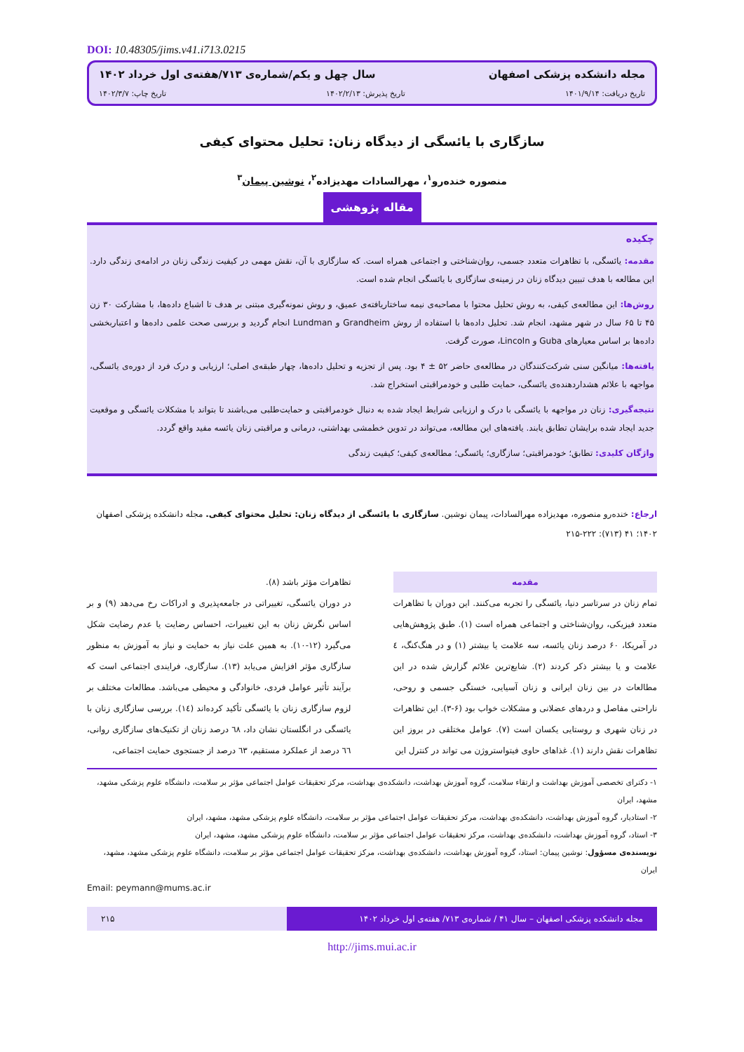DOI: 10.48305/jims.v41.i713.0215
مجله دانشکده پزشکی اصفهان سال چهل و یکم/شماره‌ی ۷۱۳/هفته‌ی اول خرداد ۱۴۰۲
تاریخ دریافت: ۱۴۰۱/۹/۱۴ تاریخ پذیرش: ۱۴۰۲/۲/۱۳ تاریخ چاپ: ۱۴۰۲/۳/۷
سازگاری با یائسگی از دیدگاه زنان: تحلیل محتوای کیفی
منصوره خندەرو<sup>۱</sup>، مهرالسادات مهدیزاده<sup>۲</sup>، نوشین پیمان<sup>۳</sup>
مقاله پژوهشی
چکیده
مقدمه: یائسگی، با تظاهرات متعدد جسمی، روان‌شناختی و اجتماعی همراه است. که سازگاری با آن، نقش مهمی در کیفیت زندگی زنان در ادامه‌ی زندگی دارد. این مطالعه با هدف تبیین دیدگاه زنان در زمینه‌ی سازگاری با یائسگی انجام شده است.
روش‌ها: این مطالعه‌ی کیفی، به روش تحلیل محتوا با مصاحبه‌ی نیمه ساختاریافته‌ی عمیق، و روش نمونه‌گیری مبتنی بر هدف تا اشباع داده‌ها، با مشارکت ۳۰ زن ۴۵ تا ۶۵ سال در شهر مشهد، انجام شد. تحلیل داده‌ها با استفاده از روش Grandheim و Lundman انجام گردید و بررسی صحت علمی داده‌ها و اعتباربخشی داده‌ها بر اساس معیارهای Guba و Lincoln، صورت گرفت.
یافته‌ها: میانگین سنی شرکت‌کنندگان در مطالعه‌ی حاضر ۵۲ ± ۴ بود. پس از تجزیه و تحلیل داده‌ها، چهار طبقه‌ی اصلی؛ ارزیابی و درک فرد از دوره‌ی یائسگی، مواجهه با علائم هشداردهنده‌ی یائسگی، حمایت طلبی و خودمراقبتی استخراج شد.
نتیجه‌گیری: زنان در مواجهه با یائسگی با درک و ارزیابی شرایط ایجاد شده به دنبال خودمراقبتی و حمایت‌طلبی می‌باشند تا بتواند با مشکلات یائسگی و موقعیت جدید ایجاد شده برایشان تطابق یابند. یافته‌های این مطالعه، می‌تواند در تدوین خطمشی بهداشتی، درمانی و مراقبتی زنان یائسه مفید واقع گردد.
واژگان کلیدی: تطابق؛ خودمراقبتی؛ سازگاری؛ یائسگی؛ مطالعه‌ی کیفی؛ کیفیت زندگی
ارجاع: خندەرو منصوره، مهدیزاده مهرالسادات، پیمان نوشین. سازگاری با یائسگی از دیدگاه زنان: تحلیل محتوای کیفی. مجله دانشکده پزشکی اصفهان ۱۴۰۲؛ ۴۱ (۷۱۳): ۲۲۲-۲۱۵
مقدمه
تمام زنان در سرتاسر دنیا، یائسگی را تجربه می‌کنند. این دوران با تظاهرات متعدد فیزیکی، روان‌شناختی و اجتماعی همراه است (۱). طبق پژوهش‌هایی در آمریکا، ۶۰ درصد زنان یائسه، سه علامت یا بیشتر (۱) و در هنگ‌کنگ، ٤ علامت و یا بیشتر ذکر کردند (۲). شایع‌ترین علائم گزارش شده در این مطالعات در بین زنان ایرانی و زنان آسیایی، خستگی جسمی و روحی، ناراحتی مفاصل و دردهای عضلانی و مشکلات خواب بود (۶-۳). این تظاهرات در زنان شهری و روستایی یکسان است (۷). عوامل مختلفی در بروز این تظاهرات نقش دارند (۱). غذاهای حاوی فیتواستروژن می تواند در کنترل این
تظاهرات مؤثر باشد (۸).
در دوران یائسگی، تغییراتی در جامعه‌پذیری و ادراکات رخ می‌دهد (۹) و بر اساس نگرش زنان به این تغییرات، احساس رضایت یا عدم رضایت شکل می‌گیرد (۱۲-۱۰). به همین علت نیاز به حمایت و نیاز به آموزش به منظور سازگاری مؤثر افزایش می‌یابد (۱۳). سازگاری، فرایندی اجتماعی است که برآیند تأثیر عوامل فردی، خانوادگی و محیطی می‌باشد. مطالعات مختلف بر لزوم سازگاری زنان با یائسگی تأکید کرده‌اند (١٤). بررسی سازگاری زنان با یائسگی در انگلستان نشان داد، ٦٨ درصد زنان از تکنیک‌های سازگاری روانی، ٦٦ درصد از عملکرد مستقیم، ٦٣ درصد از جستجوی حمایت اجتماعی،
۱- دکترای تخصصی آموزش بهداشت و ارتقاء سلامت، گروه آموزش بهداشت، دانشکده‌ی بهداشت، مرکز تحقیقات عوامل اجتماعی مؤثر بر سلامت، دانشگاه علوم پزشکی مشهد، مشهد، ایران
۲- استادیار، گروه آموزش بهداشت، دانشکده‌ی بهداشت، مرکز تحقیقات عوامل اجتماعی مؤثر بر سلامت، دانشگاه علوم پزشکی مشهد، مشهد، ایران
۳- استاد، گروه آموزش بهداشت، دانشکده‌ی بهداشت، مرکز تحقیقات عوامل اجتماعی مؤثر بر سلامت، دانشگاه علوم پزشکی مشهد، مشهد، ایران
نویسنده‌ی مسؤول: نوشین پیمان: استاد، گروه آموزش بهداشت، دانشکده‌ی بهداشت، مرکز تحقیقات عوامل اجتماعی مؤثر بر سلامت، دانشگاه علوم پزشکی مشهد، مشهد، ایران
Email: peymann@mums.ac.ir
مجله دانشکده پزشکی اصفهان – سال ۴۱ / شماره‌ی ۷۱۳/ هفته‌ی اول خرداد ۱۴۰۲ ۲۱۵
http://jims.mui.ac.ir